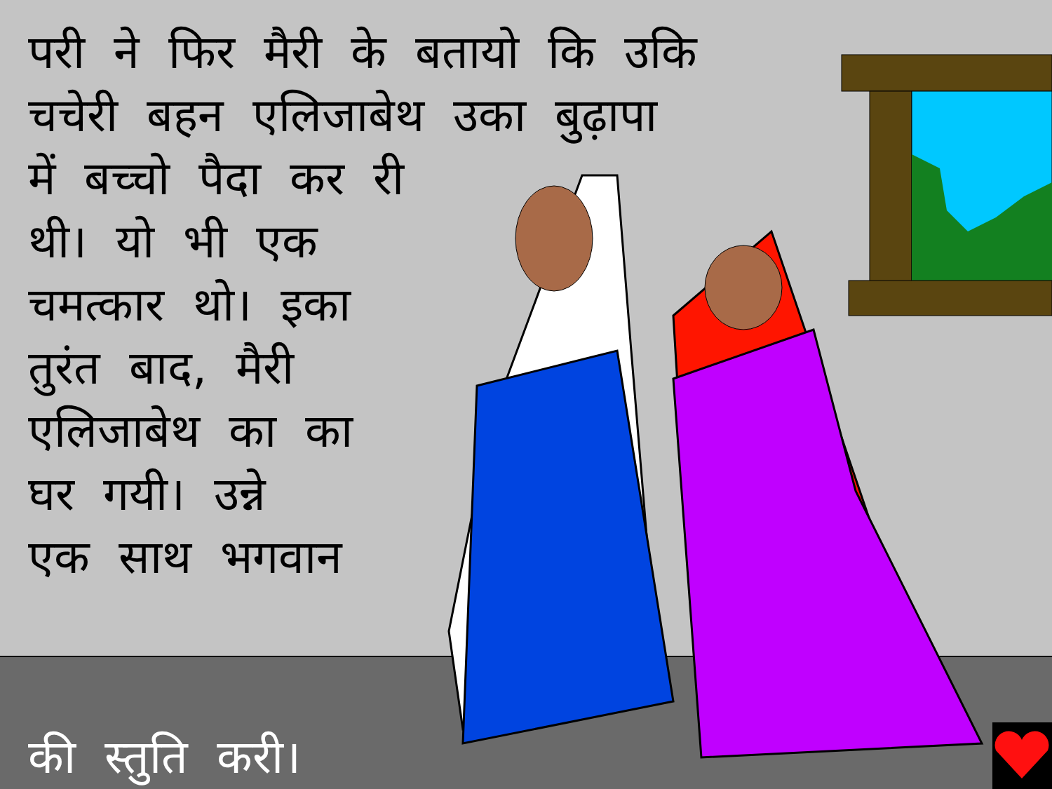परी ने फिर मैरी के बतायो कि उकि
चचेरी बहन एलिजाबेथ उका बुढ़ापा
में बच्चो पैदा कर री
थी। यो भी एक
चमत्कार थो। इका
तुरंत बाद, मैरी
एलिजाबेथ का का
घर गयी। उन्ने
एक साथ भगवान
की स्तुति करी।